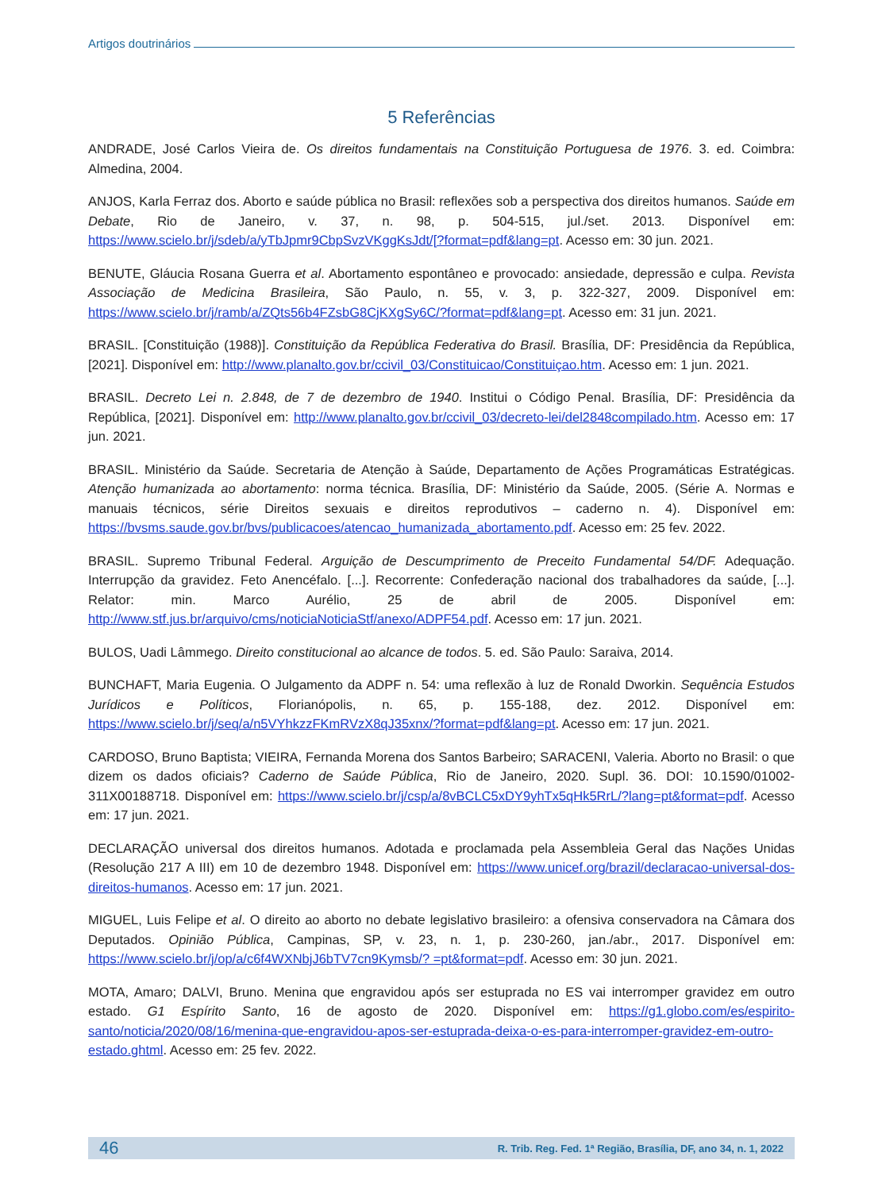Artigos doutrinários
5 Referências
ANDRADE, José Carlos Vieira de. Os direitos fundamentais na Constituição Portuguesa de 1976. 3. ed. Coimbra: Almedina, 2004.
ANJOS, Karla Ferraz dos. Aborto e saúde pública no Brasil: reflexões sob a perspectiva dos direitos humanos. Saúde em Debate, Rio de Janeiro, v. 37, n. 98, p. 504-515, jul./set. 2013. Disponível em: https://www.scielo.br/j/sdeb/a/yTbJpmr9CbpSvzVKggKsJdt/[?format=pdf&lang=pt. Acesso em: 30 jun. 2021.
BENUTE, Gláucia Rosana Guerra et al. Abortamento espontâneo e provocado: ansiedade, depressão e culpa. Revista Associação de Medicina Brasileira, São Paulo, n. 55, v. 3, p. 322-327, 2009. Disponível em: https://www.scielo.br/j/ramb/a/ZQts56b4FZsbG8CjKXgSy6C/?format=pdf&lang=pt. Acesso em: 31 jun. 2021.
BRASIL. [Constituição (1988)]. Constituição da República Federativa do Brasil. Brasília, DF: Presidência da República, [2021]. Disponível em: http://www.planalto.gov.br/ccivil_03/Constituicao/Constituiçao.htm. Acesso em: 1 jun. 2021.
BRASIL. Decreto Lei n. 2.848, de 7 de dezembro de 1940. Institui o Código Penal. Brasília, DF: Presidência da República, [2021]. Disponível em: http://www.planalto.gov.br/ccivil_03/decreto-lei/del2848compilado.htm. Acesso em: 17 jun. 2021.
BRASIL. Ministério da Saúde. Secretaria de Atenção à Saúde, Departamento de Ações Programáticas Estratégicas. Atenção humanizada ao abortamento: norma técnica. Brasília, DF: Ministério da Saúde, 2005. (Série A. Normas e manuais técnicos, série Direitos sexuais e direitos reprodutivos – caderno n. 4). Disponível em: https://bvsms.saude.gov.br/bvs/publicacoes/atencao_humanizada_abortamento.pdf. Acesso em: 25 fev. 2022.
BRASIL. Supremo Tribunal Federal. Arguição de Descumprimento de Preceito Fundamental 54/DF. Adequação. Interrupção da gravidez. Feto Anencéfalo. [...]. Recorrente: Confederação nacional dos trabalhadores da saúde, [...]. Relator: min. Marco Aurélio, 25 de abril de 2005. Disponível em: http://www.stf.jus.br/arquivo/cms/noticiaNoticiaStf/anexo/ADPF54.pdf. Acesso em: 17 jun. 2021.
BULOS, Uadi Lâmmego. Direito constitucional ao alcance de todos. 5. ed. São Paulo: Saraiva, 2014.
BUNCHAFT, Maria Eugenia. O Julgamento da ADPF n. 54: uma reflexão à luz de Ronald Dworkin. Sequência Estudos Jurídicos e Políticos, Florianópolis, n. 65, p. 155-188, dez. 2012. Disponível em: https://www.scielo.br/j/seq/a/n5VYhkzzFKmRVzX8qJ35xnx/?format=pdf&lang=pt. Acesso em: 17 jun. 2021.
CARDOSO, Bruno Baptista; VIEIRA, Fernanda Morena dos Santos Barbeiro; SARACENI, Valeria. Aborto no Brasil: o que dizem os dados oficiais? Caderno de Saúde Pública, Rio de Janeiro, 2020. Supl. 36. DOI: 10.1590/01002-311X00188718. Disponível em: https://www.scielo.br/j/csp/a/8vBCLC5xDY9yhTx5qHk5RrL/?lang=pt&format=pdf. Acesso em: 17 jun. 2021.
DECLARAÇÃO universal dos direitos humanos. Adotada e proclamada pela Assembleia Geral das Nações Unidas (Resolução 217 A III) em 10 de dezembro 1948. Disponível em: https://www.unicef.org/brazil/declaracao-universal-dos-direitos-humanos. Acesso em: 17 jun. 2021.
MIGUEL, Luis Felipe et al. O direito ao aborto no debate legislativo brasileiro: a ofensiva conservadora na Câmara dos Deputados. Opinião Pública, Campinas, SP, v. 23, n. 1, p. 230-260, jan./abr., 2017. Disponível em: https://www.scielo.br/j/op/a/c6f4WXNbjJ6bTV7cn9Kymsb/? =pt&format=pdf. Acesso em: 30 jun. 2021.
MOTA, Amaro; DALVI, Bruno. Menina que engravidou após ser estuprada no ES vai interromper gravidez em outro estado. G1 Espírito Santo, 16 de agosto de 2020. Disponível em: https://g1.globo.com/es/espirito-santo/noticia/2020/08/16/menina-que-engravidou-apos-ser-estuprada-deixa-o-es-para-interromper-gravidez-em-outro-estado.ghtml. Acesso em: 25 fev. 2022.
46 R. Trib. Reg. Fed. 1ª Região, Brasília, DF, ano 34, n. 1, 2022